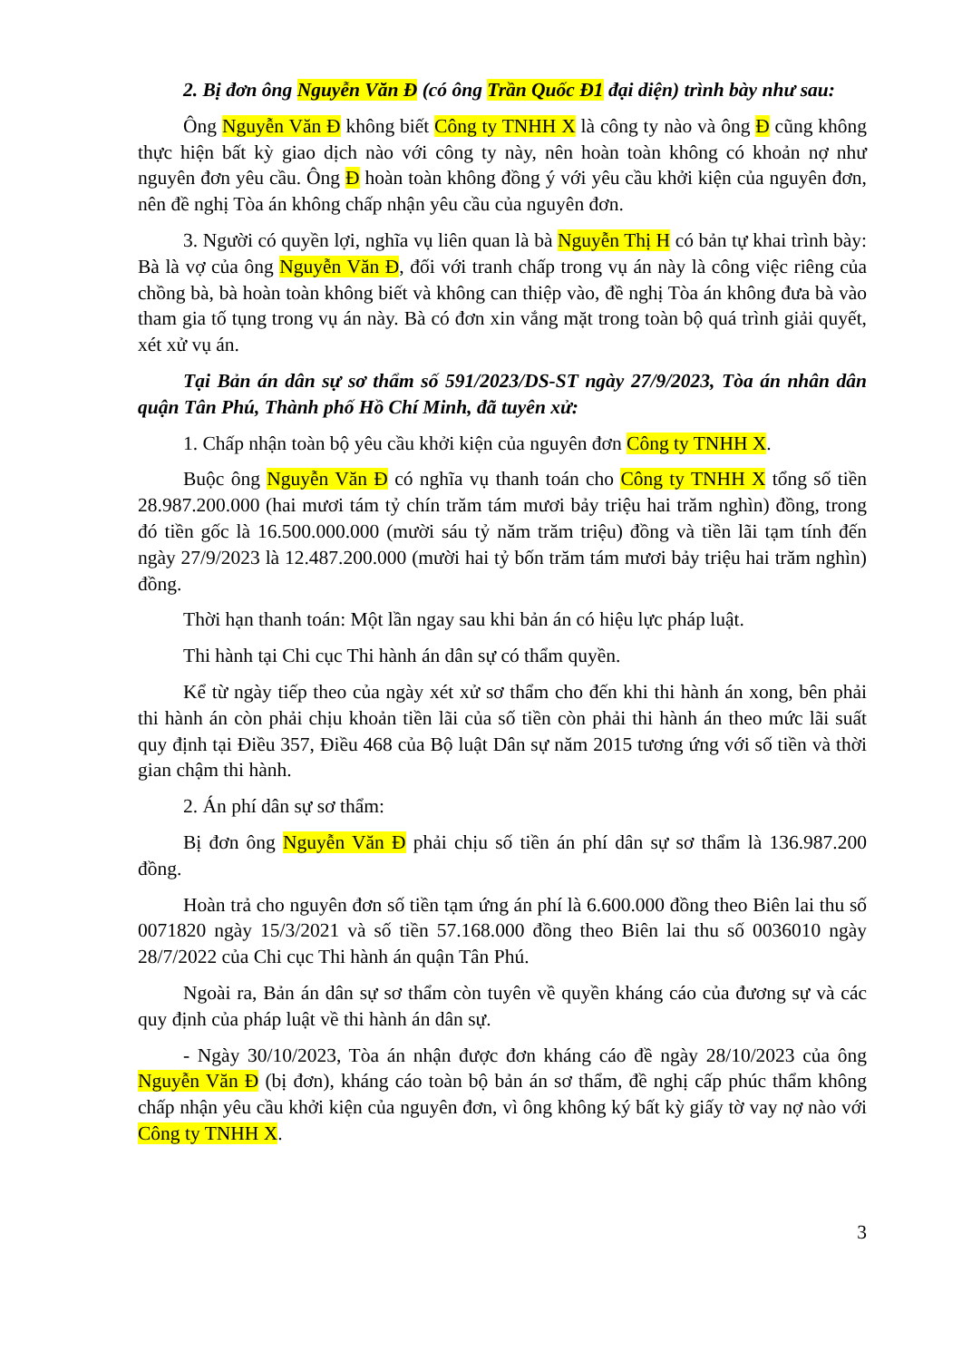2. Bị đơn ông Nguyễn Văn Đ (có ông Trần Quốc Đ1 đại diện) trình bày như sau:
Ông Nguyễn Văn Đ không biết Công ty TNHH X là công ty nào và ông Đ cũng không thực hiện bất kỳ giao dịch nào với công ty này, nên hoàn toàn không có khoản nợ như nguyên đơn yêu cầu. Ông Đ hoàn toàn không đồng ý với yêu cầu khởi kiện của nguyên đơn, nên đề nghị Tòa án không chấp nhận yêu cầu của nguyên đơn.
3. Người có quyền lợi, nghĩa vụ liên quan là bà Nguyễn Thị H có bản tự khai trình bày: Bà là vợ của ông Nguyễn Văn Đ, đối với tranh chấp trong vụ án này là công việc riêng của chồng bà, bà hoàn toàn không biết và không can thiệp vào, đề nghị Tòa án không đưa bà vào tham gia tố tụng trong vụ án này. Bà có đơn xin vắng mặt trong toàn bộ quá trình giải quyết, xét xử vụ án.
Tại Bản án dân sự sơ thẩm số 591/2023/DS-ST ngày 27/9/2023, Tòa án nhân dân quận Tân Phú, Thành phố Hồ Chí Minh, đã tuyên xử:
1. Chấp nhận toàn bộ yêu cầu khởi kiện của nguyên đơn Công ty TNHH X.
Buộc ông Nguyễn Văn Đ có nghĩa vụ thanh toán cho Công ty TNHH X tổng số tiền 28.987.200.000 (hai mươi tám tỷ chín trăm tám mươi bảy triệu hai trăm nghìn) đồng, trong đó tiền gốc là 16.500.000.000 (mười sáu tỷ năm trăm triệu) đồng và tiền lãi tạm tính đến ngày 27/9/2023 là 12.487.200.000 (mười hai tỷ bốn trăm tám mươi bảy triệu hai trăm nghìn) đồng.
Thời hạn thanh toán: Một lần ngay sau khi bản án có hiệu lực pháp luật.
Thi hành tại Chi cục Thi hành án dân sự có thẩm quyền.
Kể từ ngày tiếp theo của ngày xét xử sơ thẩm cho đến khi thi hành án xong, bên phải thi hành án còn phải chịu khoản tiền lãi của số tiền còn phải thi hành án theo mức lãi suất quy định tại Điều 357, Điều 468 của Bộ luật Dân sự năm 2015 tương ứng với số tiền và thời gian chậm thi hành.
2. Án phí dân sự sơ thẩm:
Bị đơn ông Nguyễn Văn Đ phải chịu số tiền án phí dân sự sơ thẩm là 136.987.200 đồng.
Hoàn trả cho nguyên đơn số tiền tạm ứng án phí là 6.600.000 đồng theo Biên lai thu số 0071820 ngày 15/3/2021 và số tiền 57.168.000 đồng theo Biên lai thu số 0036010 ngày 28/7/2022 của Chi cục Thi hành án quận Tân Phú.
Ngoài ra, Bản án dân sự sơ thẩm còn tuyên về quyền kháng cáo của đương sự và các quy định của pháp luật về thi hành án dân sự.
- Ngày 30/10/2023, Tòa án nhận được đơn kháng cáo đề ngày 28/10/2023 của ông Nguyễn Văn Đ (bị đơn), kháng cáo toàn bộ bản án sơ thẩm, đề nghị cấp phúc thẩm không chấp nhận yêu cầu khởi kiện của nguyên đơn, vì ông không ký bất kỳ giấy tờ vay nợ nào với Công ty TNHH X.
3